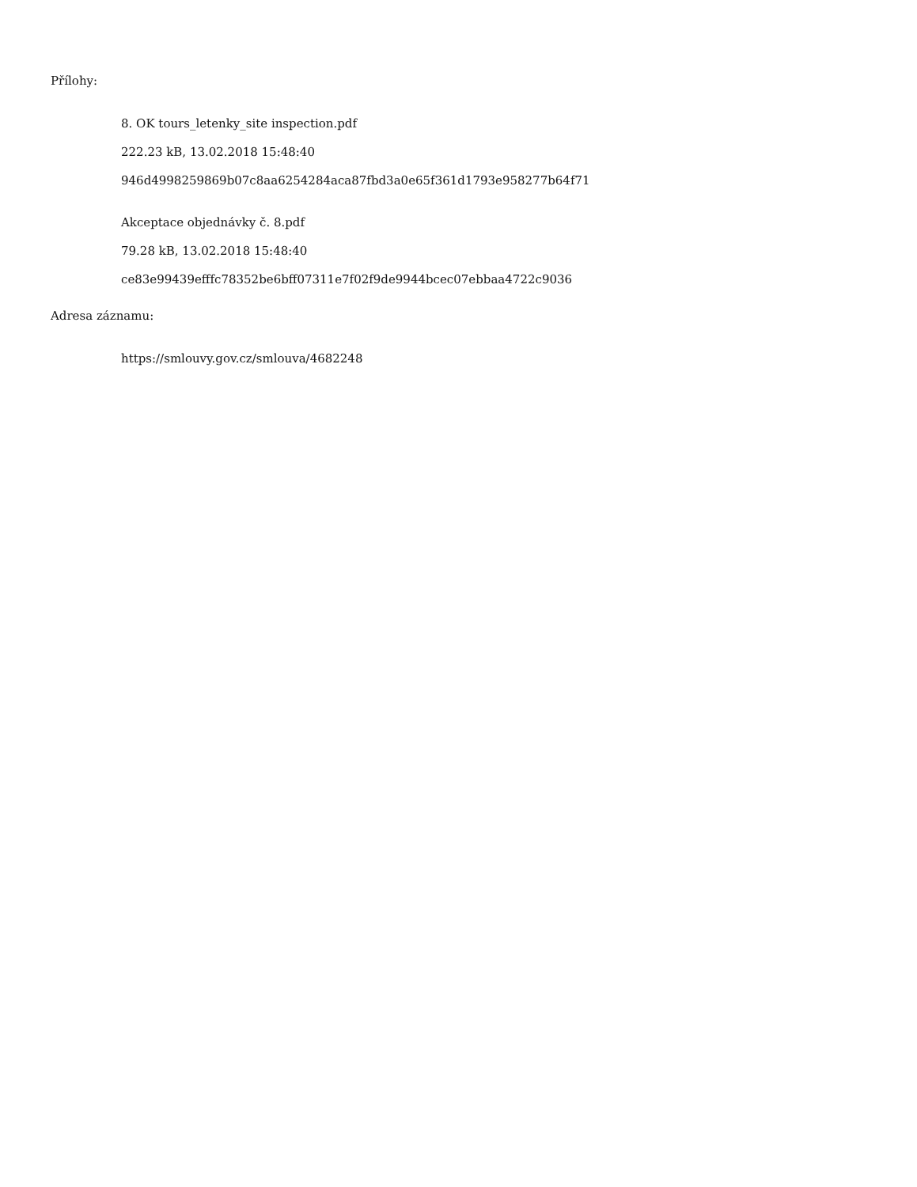Přílohy:
8. OK tours_letenky_site inspection.pdf
222.23 kB, 13.02.2018 15:48:40
946d4998259869b07c8aa6254284aca87fbd3a0e65f361d1793e958277b64f71
Akceptace objednávky č. 8.pdf
79.28 kB, 13.02.2018 15:48:40
ce83e99439efffc78352be6bff07311e7f02f9de9944bcec07ebbaa4722c9036
Adresa záznamu:
https://smlouvy.gov.cz/smlouva/4682248